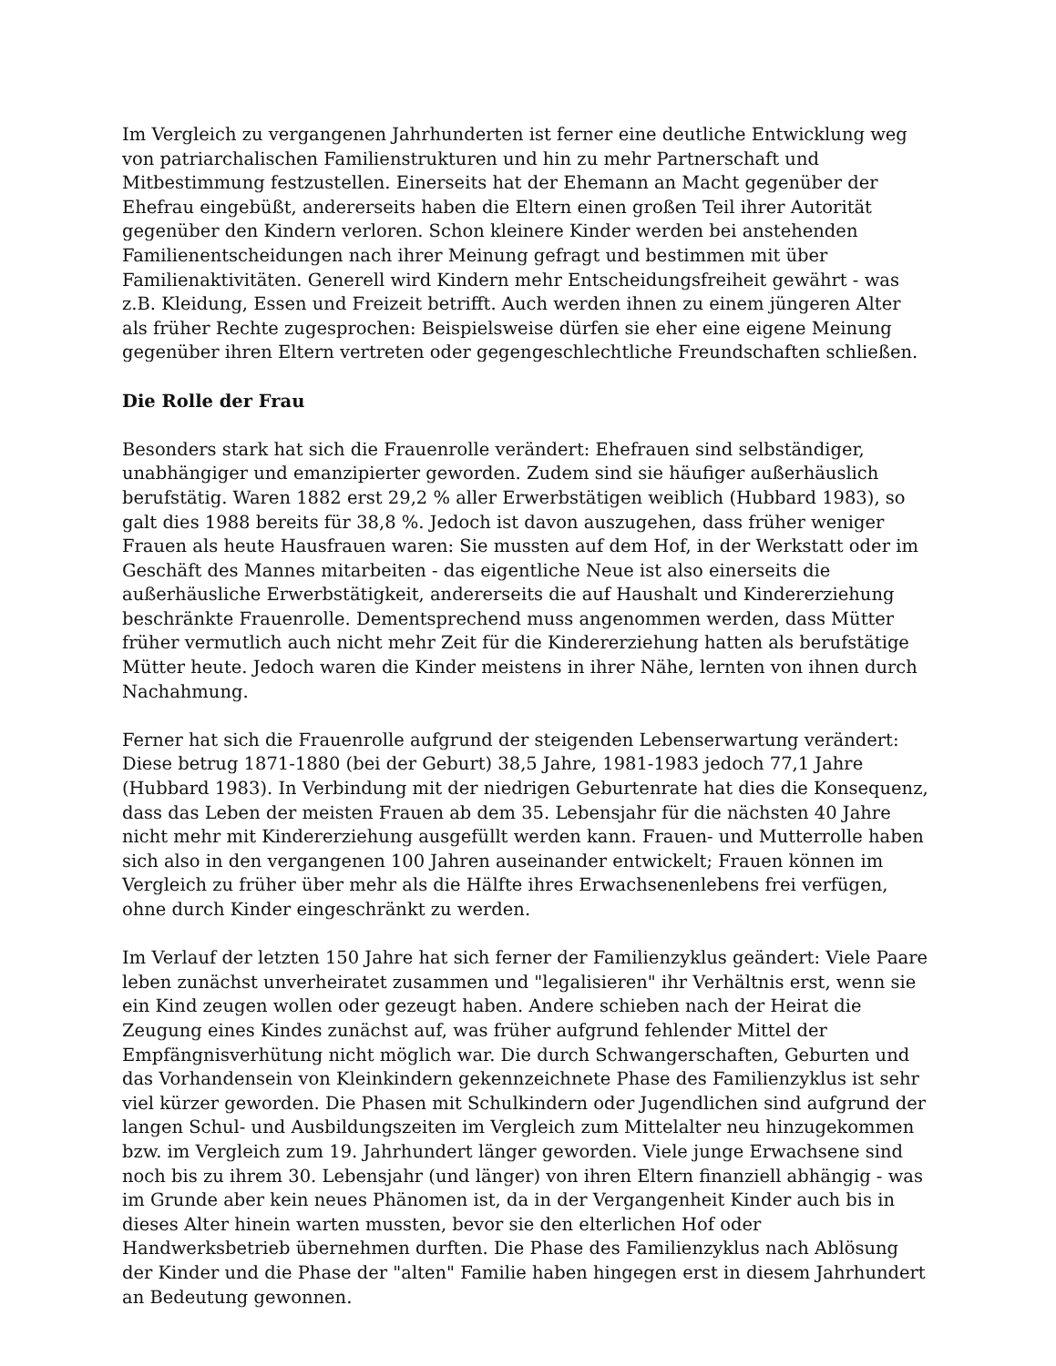Im Vergleich zu vergangenen Jahrhunderten ist ferner eine deutliche Entwicklung weg von patriarchalischen Familienstrukturen und hin zu mehr Partnerschaft und Mitbestimmung festzustellen. Einerseits hat der Ehemann an Macht gegenüber der Ehefrau eingebüßt, andererseits haben die Eltern einen großen Teil ihrer Autorität gegenüber den Kindern verloren. Schon kleinere Kinder werden bei anstehenden Familienentscheidungen nach ihrer Meinung gefragt und bestimmen mit über Familienaktivitäten. Generell wird Kindern mehr Entscheidungsfreiheit gewährt - was z.B. Kleidung, Essen und Freizeit betrifft. Auch werden ihnen zu einem jüngeren Alter als früher Rechte zugesprochen: Beispielsweise dürfen sie eher eine eigene Meinung gegenüber ihren Eltern vertreten oder gegengeschlechtliche Freundschaften schließen.
Die Rolle der Frau
Besonders stark hat sich die Frauenrolle verändert: Ehefrauen sind selbständiger, unabhängiger und emanzipierter geworden. Zudem sind sie häufiger außerhäuslich berufstätig. Waren 1882 erst 29,2 % aller Erwerbstätigen weiblich (Hubbard 1983), so galt dies 1988 bereits für 38,8 %. Jedoch ist davon auszugehen, dass früher weniger Frauen als heute Hausfrauen waren: Sie mussten auf dem Hof, in der Werkstatt oder im Geschäft des Mannes mitarbeiten - das eigentliche Neue ist also einerseits die außerhäusliche Erwerbstätigkeit, andererseits die auf Haushalt und Kindererziehung beschränkte Frauenrolle. Dementsprechend muss angenommen werden, dass Mütter früher vermutlich auch nicht mehr Zeit für die Kindererziehung hatten als berufstätige Mütter heute. Jedoch waren die Kinder meistens in ihrer Nähe, lernten von ihnen durch Nachahmung.
Ferner hat sich die Frauenrolle aufgrund der steigenden Lebenserwartung verändert: Diese betrug 1871-1880 (bei der Geburt) 38,5 Jahre, 1981-1983 jedoch 77,1 Jahre (Hubbard 1983). In Verbindung mit der niedrigen Geburtenrate hat dies die Konsequenz, dass das Leben der meisten Frauen ab dem 35. Lebensjahr für die nächsten 40 Jahre nicht mehr mit Kindererziehung ausgefüllt werden kann. Frauen- und Mutterrolle haben sich also in den vergangenen 100 Jahren auseinander entwickelt; Frauen können im Vergleich zu früher über mehr als die Hälfte ihres Erwachsenenlebens frei verfügen, ohne durch Kinder eingeschränkt zu werden.
Im Verlauf der letzten 150 Jahre hat sich ferner der Familienzyklus geändert: Viele Paare leben zunächst unverheiratet zusammen und "legalisieren" ihr Verhältnis erst, wenn sie ein Kind zeugen wollen oder gezeugt haben. Andere schieben nach der Heirat die Zeugung eines Kindes zunächst auf, was früher aufgrund fehlender Mittel der Empfängnisverhütung nicht möglich war. Die durch Schwangerschaften, Geburten und das Vorhandensein von Kleinkindern gekennzeichnete Phase des Familienzyklus ist sehr viel kürzer geworden. Die Phasen mit Schulkindern oder Jugendlichen sind aufgrund der langen Schul- und Ausbildungszeiten im Vergleich zum Mittelalter neu hinzugekommen bzw. im Vergleich zum 19. Jahrhundert länger geworden. Viele junge Erwachsene sind noch bis zu ihrem 30. Lebensjahr (und länger) von ihren Eltern finanziell abhängig - was im Grunde aber kein neues Phänomen ist, da in der Vergangenheit Kinder auch bis in dieses Alter hinein warten mussten, bevor sie den elterlichen Hof oder Handwerksbetrieb übernehmen durften. Die Phase des Familienzyklus nach Ablösung der Kinder und die Phase der "alten" Familie haben hingegen erst in diesem Jahrhundert an Bedeutung gewonnen.